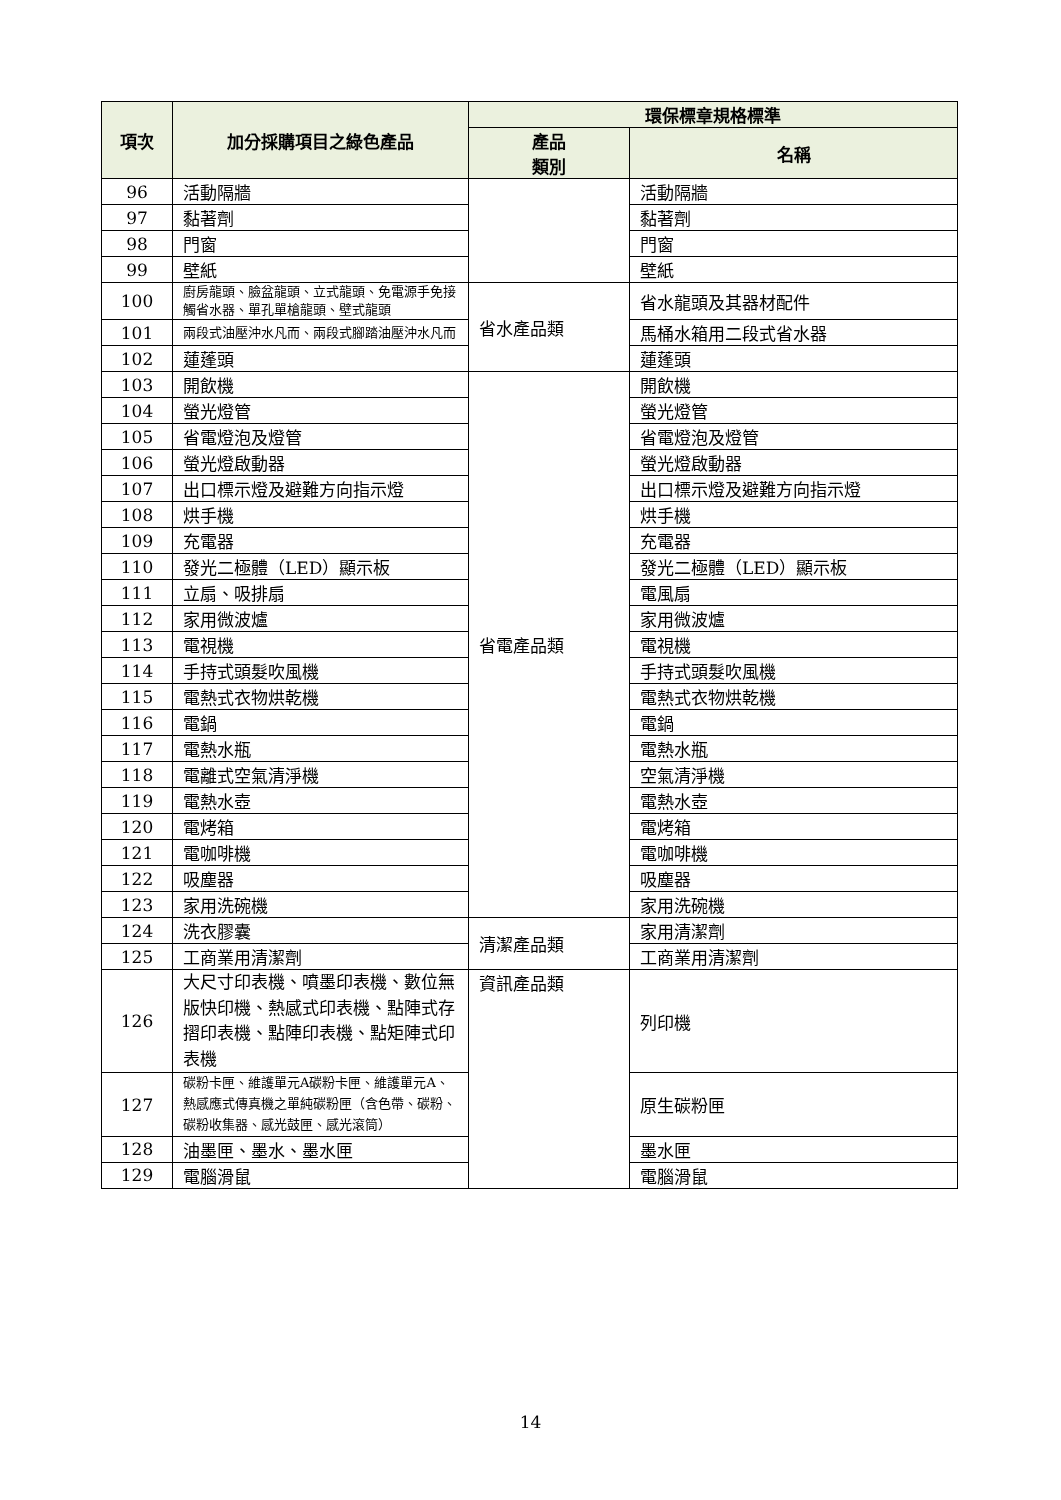| 項次 | 加分採購項目之綠色產品 | 環保標章規格標準 | |
| --- | --- | --- | --- |
| | | 產品 類別 | 名稱 |
| 96 | 活動隔牆 | | 活動隔牆 |
| 97 | 黏著劑 | | 黏著劑 |
| 98 | 門窗 | | 門窗 |
| 99 | 壁紙 | | 壁紙 |
| 100 | 廚房龍頭、臉盆龍頭、立式龍頭、免電源手免接觸省水器、單孔單槍龍頭、壁式龍頭 | 省水產品類 | 省水龍頭及其器材配件 |
| 101 | 兩段式油壓沖水凡而、兩段式腳踏油壓沖水凡而 | | 馬桶水箱用二段式省水器 |
| 102 | 蓮蓬頭 | | 蓮蓬頭 |
| 103 | 開飲機 | 省電產品類 | 開飲機 |
| 104 | 螢光燈管 | | 螢光燈管 |
| 105 | 省電燈泡及燈管 | | 省電燈泡及燈管 |
| 106 | 螢光燈啟動器 | | 螢光燈啟動器 |
| 107 | 出口標示燈及避難方向指示燈 | | 出口標示燈及避難方向指示燈 |
| 108 | 烘手機 | | 烘手機 |
| 109 | 充電器 | | 充電器 |
| 110 | 發光二極體（LED）顯示板 | | 發光二極體（LED）顯示板 |
| 111 | 立扇、吸排扇 | | 電風扇 |
| 112 | 家用微波爐 | | 家用微波爐 |
| 113 | 電視機 | | 電視機 |
| 114 | 手持式頭髮吹風機 | | 手持式頭髮吹風機 |
| 115 | 電熱式衣物烘乾機 | | 電熱式衣物烘乾機 |
| 116 | 電鍋 | | 電鍋 |
| 117 | 電熱水瓶 | | 電熱水瓶 |
| 118 | 電離式空氣清淨機 | | 空氣清淨機 |
| 119 | 電熱水壺 | | 電熱水壺 |
| 120 | 電烤箱 | | 電烤箱 |
| 121 | 電咖啡機 | | 電咖啡機 |
| 122 | 吸塵器 | | 吸塵器 |
| 123 | 家用洗碗機 | | 家用洗碗機 |
| 124 | 洗衣膠囊 | 清潔產品類 | 家用清潔劑 |
| 125 | 工商業用清潔劑 | | 工商業用清潔劑 |
| 126 | 大尺寸印表機、噴墨印表機、數位無版快印機、熱感式印表機、點陣式存摺印表機、點陣印表機、點矩陣式印表機 | 資訊產品類 | 列印機 |
| 127 | 碳粉卡匣、維護單元A碳粉卡匣、維護單元A、熱感應式傳真機之單純碳粉匣（含色帶、碳粉、碳粉收集器、感光鼓匣、感光滾筒） | | 原生碳粉匣 |
| 128 | 油墨匣、墨水、墨水匣 | | 墨水匣 |
| 129 | 電腦滑鼠 | | 電腦滑鼠 |
14